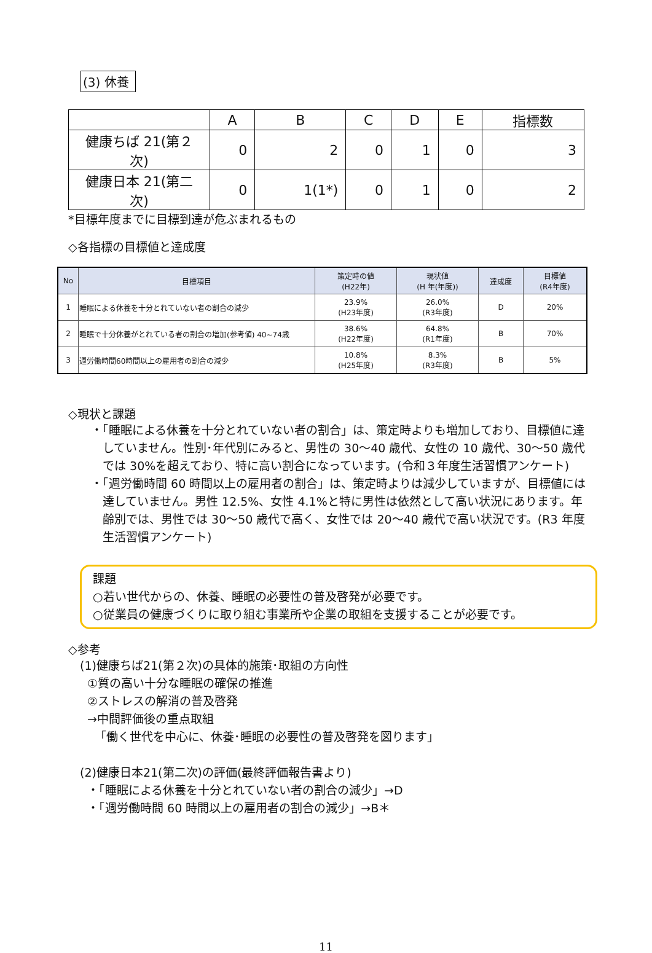(3) 休養
| | A | B | C | D | E | 指標数 |
| 健康ちば 21(第２次) | 0 | 2 | 0 | 1 | 0 | 3 |
| 健康日本 21(第二次) | 0 | 1(1*) | 0 | 1 | 0 | 2 |
*目標年度までに目標到達が危ぶまれるもの
◇各指標の目標値と達成度
| No | 目標項目 | 策定時の値 (H22年) | 現状値 (H 年(年度)) | 達成度 | 目標値 (R4年度) |
| --- | --- | --- | --- | --- | --- |
| 1 | 睡眠による休養を十分とれていない者の割合の減少 | 23.9% (H23年度) | 26.0% (R3年度) | D | 20% |
| 2 | 睡眠で十分休養がとれている者の割合の増加(参考値) 40~74歳 | 38.6% (H22年度) | 64.8% (R1年度) | B | 70% |
| 3 | 週労働時間60時間以上の雇用者の割合の減少 | 10.8% (H25年度) | 8.3% (R3年度) | B | 5% |
◇現状と課題
・「睡眠による休養を十分とれていない者の割合」は、策定時よりも増加しており、目標値に達していません。性別･年代別にみると、男性の 30～40 歳代、女性の 10 歳代、30～50 歳代では 30%を超えており、特に高い割合になっています。(令和３年度生活習慣アンケート)
・「週労働時間 60 時間以上の雇用者の割合」は、策定時よりは減少していますが、目標値には達していません。男性 12.5%、女性 4.1%と特に男性は依然として高い状況にあります。年齢別では、男性では 30～50 歳代で高く、女性では 20～40 歳代で高い状況です。(R3 年度生活習慣アンケート)
課題
○若い世代からの、休養、睡眠の必要性の普及啓発が必要です。
○従業員の健康づくりに取り組む事業所や企業の取組を支援することが必要です。
◇参考
(1)健康ちば21(第２次)の具体的施策･取組の方向性
①質の高い十分な睡眠の確保の推進
②ストレスの解消の普及啓発
→中間評価後の重点取組
「働く世代を中心に、休養･睡眠の必要性の普及啓発を図ります」
(2)健康日本21(第二次)の評価(最終評価報告書より)
・「睡眠による休養を十分とれていない者の割合の減少」→D
・「週労働時間 60 時間以上の雇用者の割合の減少」→B＊
11